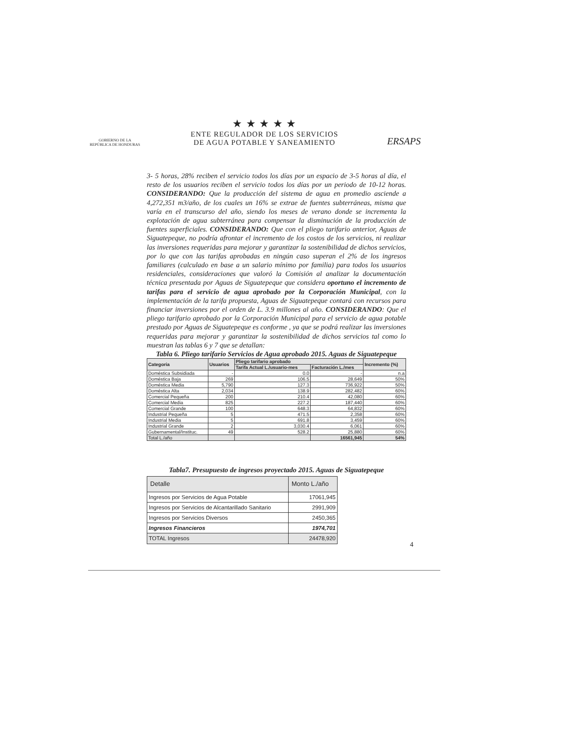GOBIERNO DE LA
REPÚBLICA DE HONDURAS
★ ★ ★ ★ ★
ENTE REGULADOR DE LOS SERVICIOS
DE AGUA POTABLE Y SANEAMIENTO
ERSAPS
3- 5 horas, 28% reciben el servicio todos los días por un espacio de 3-5 horas al día, el resto de los usuarios reciben el servicio todos los días por un periodo de 10-12 horas. CONSIDERANDO: Que la producción del sistema de agua en promedio asciende a 4,272,351 m3/año, de los cuales un 16% se extrae de fuentes subterráneas, misma que varía en el transcurso del año, siendo los meses de verano donde se incrementa la explotación de agua subterránea para compensar la disminución de la producción de fuentes superficiales. CONSIDERANDO: Que con el pliego tarifario anterior, Aguas de Siguatepeque, no podría afrontar el incremento de los costos de los servicios, ni realizar las inversiones requeridas para mejorar y garantizar la sostenibilidad de dichos servicios, por lo que con las tarifas aprobadas en ningún caso superan el 2% de los ingresos familiares (calculado en base a un salario mínimo por familia) para todos los usuarios residenciales, consideraciones que valoró la Comisión al analizar la documentación técnica presentada por Aguas de Siguatepeque que considera oportuno el incremento de tarifas para el servicio de agua aprobado por la Corporación Municipal, con la implementación de la tarifa propuesta, Aguas de Siguatepeque contará con recursos para financiar inversiones por el orden de L. 3.9 millones al año. CONSIDERANDO: Que el pliego tarifario aprobado por la Corporación Municipal para el servicio de agua potable prestado por Aguas de Siguatepeque es conforme , ya que se podrá realizar las inversiones requeridas para mejorar y garantizar la sostenibilidad de dichos servicios tal como lo muestran las tablas 6 y 7 que se detallan:
Tabla 6. Pliego tarifario Servicios de Agua aprobado 2015. Aguas de Siguatepeque
| Categoria | Usuarios | Pliego tarifario aprobado | | Incremento (%) |
| --- | --- | --- | --- | --- |
| | | Tarifa Actual L./usuario-mes | Facturación L./mes | |
| Doméstica Subsidiada | - | 0.0 | - | n.a |
| Doméstica Baja | 269 | 106.5 | 28,649 | 50% |
| Doméstica Media | 5,790 | 127.3 | 736,922 | 50% |
| Doméstica Alta | 2,034 | 138.9 | 282,482 | 60% |
| Comercial Pequeña | 200 | 210.4 | 42,080 | 60% |
| Comercial Media | 825 | 227.2 | 187,440 | 60% |
| Comercial Grande | 100 | 648.3 | 64,832 | 60% |
| Industrial Pequeña | 5 | 471.5 | 2,358 | 60% |
| Industrial Media | 5 | 691.8 | 3,459 | 60% |
| Industrial Grande | 2 | 3,030.4 | 6,061 | 60% |
| Gubernamental/Instituc. | 49 | 528.2 | 25,880 | 60% |
| Total L./año | | | 16561,945 | 54% |
Tabla7. Presupuesto de ingresos proyectado 2015. Aguas de Siguatepeque
| Detalle | Monto L./año |
| --- | --- |
| Ingresos por Servicios de Agua Potable | 17061,945 |
| Ingresos por Servicios de Alcantarillado Sanitario | 2991,909 |
| Ingresos por Servicios Diversos | 2450,365 |
| Ingresos Financieros | 1974,701 |
| TOTAL Ingresos | 24478,920 |
4